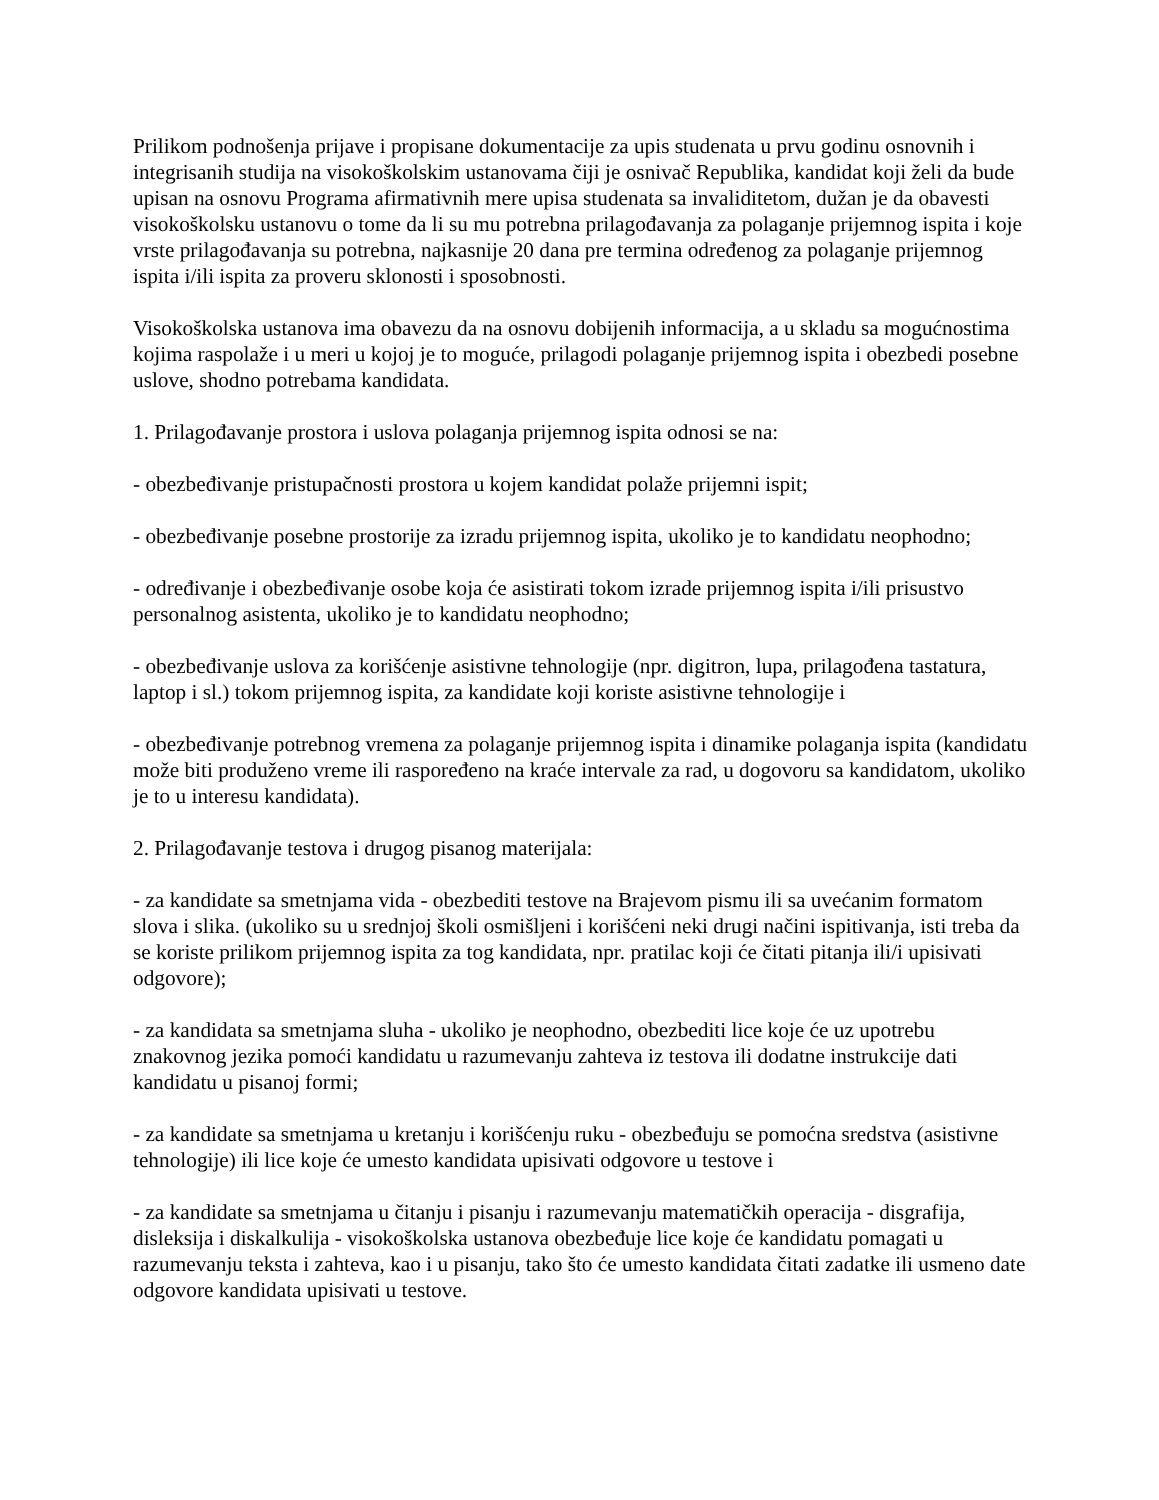Prilikom podnošenja prijave i propisane dokumentacije za upis studenata u prvu godinu osnovnih i integrisanih studija na visokoškolskim ustanovama čiji je osnivač Republika, kandidat koji želi da bude upisan na osnovu Programa afirmativnih mere upisa studenata sa invaliditetom, dužan je da obavesti visokoškolsku ustanovu o tome da li su mu potrebna prilagođavanja za polaganje prijemnog ispita i koje vrste prilagođavanja su potrebna, najkasnije 20 dana pre termina određenog za polaganje prijemnog ispita i/ili ispita za proveru sklonosti i sposobnosti.
Visokoškolska ustanova ima obavezu da na osnovu dobijenih informacija, a u skladu sa mogućnostima kojima raspolaže i u meri u kojoj je to moguće, prilagodi polaganje prijemnog ispita i obezbedi posebne uslove, shodno potrebama kandidata.
1. Prilagođavanje prostora i uslova polaganja prijemnog ispita odnosi se na:
- obezbeđivanje pristupačnosti prostora u kojem kandidat polaže prijemni ispit;
- obezbeđivanje posebne prostorije za izradu prijemnog ispita, ukoliko je to kandidatu neophodno;
- određivanje i obezbeđivanje osobe koja će asistirati tokom izrade prijemnog ispita i/ili prisustvo personalnog asistenta, ukoliko je to kandidatu neophodno;
- obezbeđivanje uslova za korišćenje asistivne tehnologije (npr. digitron, lupa, prilagođena tastatura, laptop i sl.) tokom prijemnog ispita, za kandidate koji koriste asistivne tehnologije i
- obezbeđivanje potrebnog vremena za polaganje prijemnog ispita i dinamike polaganja ispita (kandidatu može biti produženo vreme ili raspoređeno na kraće intervale za rad, u dogovoru sa kandidatom, ukoliko je to u interesu kandidata).
2. Prilagođavanje testova i drugog pisanog materijala:
- za kandidate sa smetnjama vida - obezbediti testove na Brajevom pismu ili sa uvećanim formatom slova i slika. (ukoliko su u srednjoj školi osmišljeni i korišćeni neki drugi načini ispitivanja, isti treba da se koriste prilikom prijemnog ispita za tog kandidata, npr. pratilac koji će čitati pitanja ili/i upisivati odgovore);
- za kandidata sa smetnjama sluha - ukoliko je neophodno, obezbediti lice koje će uz upotrebu znakovnog jezika pomoći kandidatu u razumevanju zahteva iz testova ili dodatne instrukcije dati kandidatu u pisanoj formi;
- za kandidate sa smetnjama u kretanju i korišćenju ruku - obezbeđuju se pomoćna sredstva (asistivne tehnologije) ili lice koje će umesto kandidata upisivati odgovore u testove i
- za kandidate sa smetnjama u čitanju i pisanju i razumevanju matematičkih operacija - disgrafija, disleksija i diskalkulija - visokoškolska ustanova obezbeđuje lice koje će kandidatu pomagati u razumevanju teksta i zahteva, kao i u pisanju, tako što će umesto kandidata čitati zadatke ili usmeno date odgovore kandidata upisivati u testove.